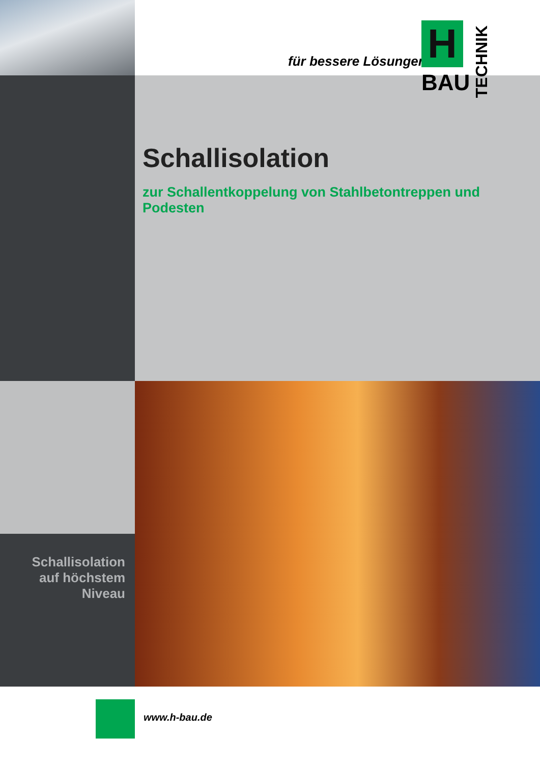für bessere Lösungen...
H
BAU
TECHNIK
Schallisolation
zur Schallentkoppelung von Stahlbetontreppen und Podesten
Schallisolation
auf höchstem
Niveau
www.h-bau.de